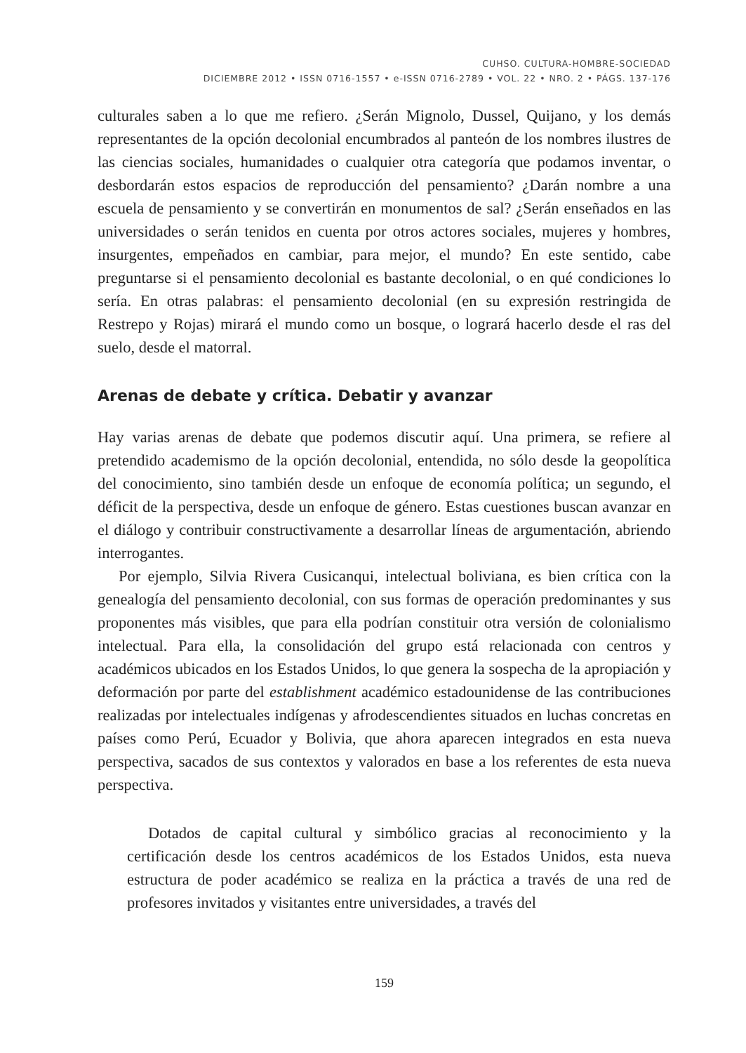CUHSO. CULTURA-HOMBRE-SOCIEDAD
DICIEMBRE 2012 • ISSN 0716-1557 • e-ISSN 0716-2789 • VOL. 22 • NRO. 2 • PÁGS. 137-176
culturales saben a lo que me refiero. ¿Serán Mignolo, Dussel, Quijano, y los demás representantes de la opción decolonial encumbrados al panteón de los nombres ilustres de las ciencias sociales, humanidades o cualquier otra categoría que podamos inventar, o desbordarán estos espacios de reproducción del pensamiento? ¿Darán nombre a una escuela de pensamiento y se convertirán en monumentos de sal? ¿Serán enseñados en las universidades o serán tenidos en cuenta por otros actores sociales, mujeres y hombres, insurgentes, empeñados en cambiar, para mejor, el mundo? En este sentido, cabe preguntarse si el pensamiento decolonial es bastante decolonial, o en qué condiciones lo sería. En otras palabras: el pensamiento decolonial (en su expresión restringida de Restrepo y Rojas) mirará el mundo como un bosque, o logrará hacerlo desde el ras del suelo, desde el matorral.
Arenas de debate y crítica. Debatir y avanzar
Hay varias arenas de debate que podemos discutir aquí. Una primera, se refiere al pretendido academismo de la opción decolonial, entendida, no sólo desde la geopolítica del conocimiento, sino también desde un enfoque de economía política; un segundo, el déficit de la perspectiva, desde un enfoque de género. Estas cuestiones buscan avanzar en el diálogo y contribuir constructivamente a desarrollar líneas de argumentación, abriendo interrogantes.
Por ejemplo, Silvia Rivera Cusicanqui, intelectual boliviana, es bien crítica con la genealogía del pensamiento decolonial, con sus formas de operación predominantes y sus proponentes más visibles, que para ella podrían constituir otra versión de colonialismo intelectual. Para ella, la consolidación del grupo está relacionada con centros y académicos ubicados en los Estados Unidos, lo que genera la sospecha de la apropiación y deformación por parte del establishment académico estadounidense de las contribuciones realizadas por intelectuales indígenas y afrodescendientes situados en luchas concretas en países como Perú, Ecuador y Bolivia, que ahora aparecen integrados en esta nueva perspectiva, sacados de sus contextos y valorados en base a los referentes de esta nueva perspectiva.
Dotados de capital cultural y simbólico gracias al reconocimiento y la certificación desde los centros académicos de los Estados Unidos, esta nueva estructura de poder académico se realiza en la práctica a través de una red de profesores invitados y visitantes entre universidades, a través del
159